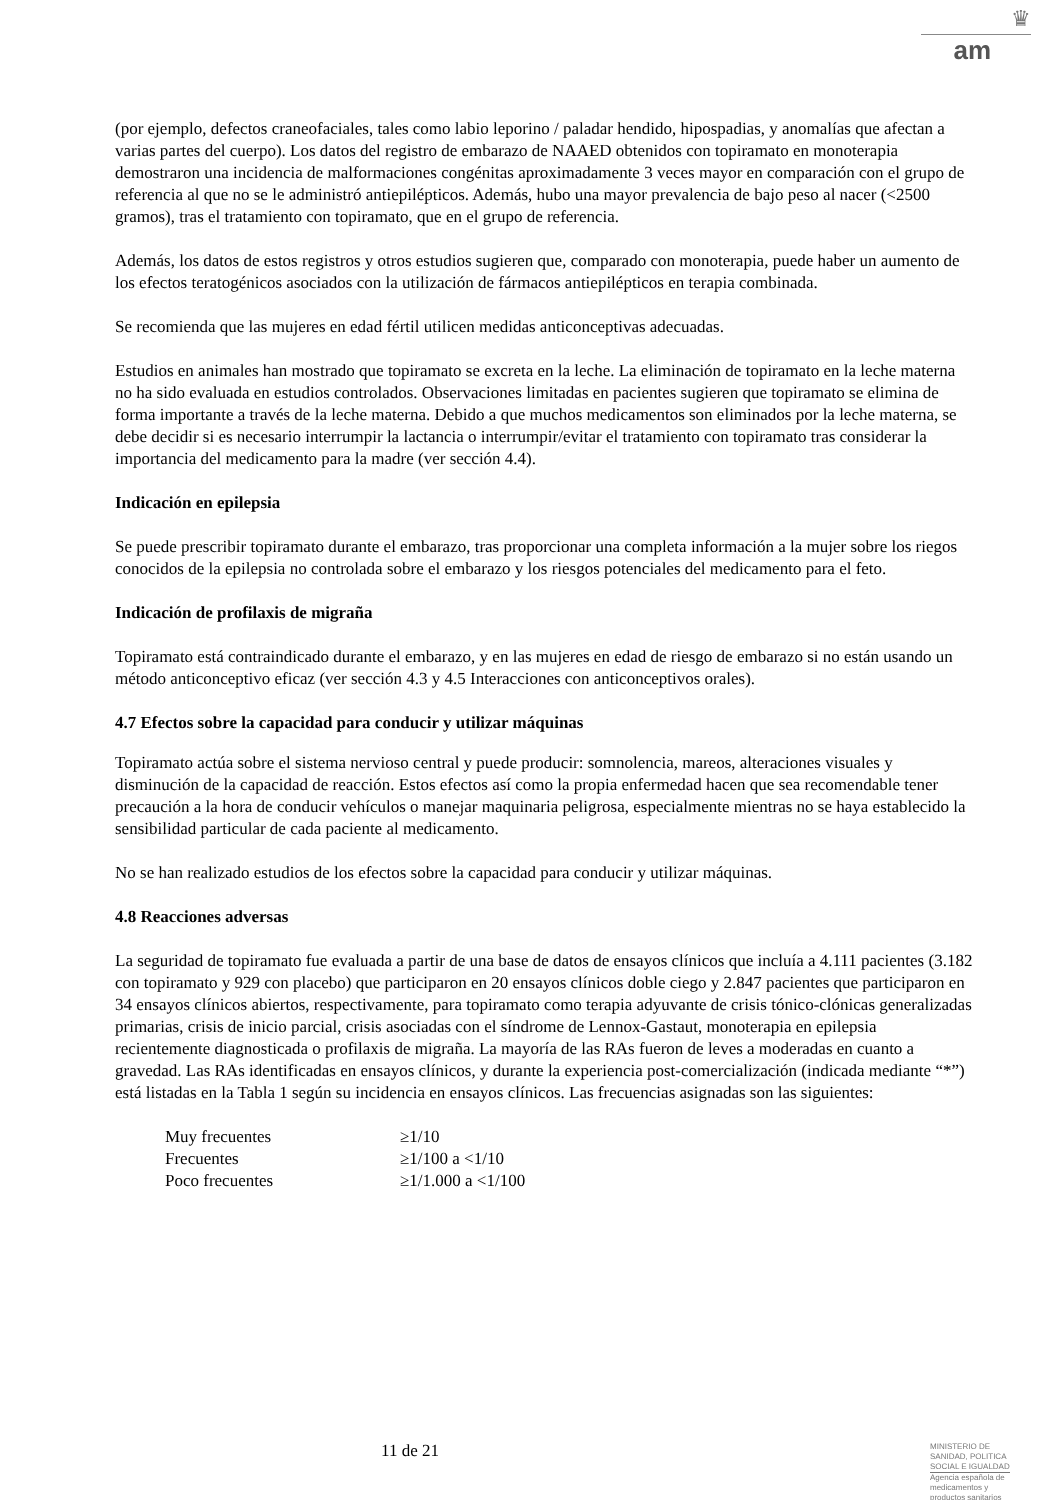♛
am
(por ejemplo, defectos craneofaciales, tales como labio leporino / paladar hendido, hipospadias, y anomalías que afectan a varias partes del cuerpo). Los datos del registro de embarazo de NAAED obtenidos con topiramato en monoterapia demostraron una incidencia de malformaciones congénitas aproximadamente 3 veces mayor en comparación con el grupo de referencia al que no se le administró antiepilépticos. Además, hubo una mayor prevalencia de bajo peso al nacer (<2500 gramos), tras el tratamiento con topiramato, que en el grupo de referencia.
Además, los datos de estos registros y otros estudios sugieren que, comparado con monoterapia, puede haber un aumento de los efectos teratogénicos asociados con la utilización de fármacos antiepilépticos en terapia combinada.
Se recomienda que las mujeres en edad fértil utilicen medidas anticonceptivas adecuadas.
Estudios en animales han mostrado que topiramato se excreta en la leche. La eliminación de topiramato en la leche materna no ha sido evaluada en estudios controlados. Observaciones limitadas en pacientes sugieren que topiramato se elimina de forma importante a través de la leche materna. Debido a que muchos medicamentos son eliminados por la leche materna, se debe decidir si es necesario interrumpir la lactancia o interrumpir/evitar el tratamiento con topiramato tras considerar la importancia del medicamento para la madre (ver sección 4.4).
Indicación en epilepsia
Se puede prescribir topiramato durante el embarazo, tras proporcionar una completa información a la mujer sobre los riegos conocidos de la epilepsia no controlada sobre el embarazo y los riesgos potenciales del medicamento para el feto.
Indicación de profilaxis de migraña
Topiramato está contraindicado durante el embarazo, y en las mujeres en edad de riesgo de embarazo si no están usando un método anticonceptivo eficaz (ver sección 4.3 y 4.5 Interacciones con anticonceptivos orales).
4.7 Efectos sobre la capacidad para conducir y utilizar máquinas
Topiramato actúa sobre el sistema nervioso central y puede producir: somnolencia, mareos, alteraciones visuales y disminución de la capacidad de reacción. Estos efectos así como la propia enfermedad hacen que sea recomendable tener precaución a la hora de conducir vehículos o manejar maquinaria peligrosa, especialmente mientras no se haya establecido la sensibilidad particular de cada paciente al medicamento.
No se han realizado estudios de los efectos sobre la capacidad para conducir y utilizar máquinas.
4.8 Reacciones adversas
La seguridad de topiramato fue evaluada a partir de una base de datos de ensayos clínicos que incluía a 4.111 pacientes (3.182 con topiramato y 929 con placebo) que participaron en 20 ensayos clínicos doble ciego y 2.847 pacientes que participaron en 34 ensayos clínicos abiertos, respectivamente, para topiramato como terapia adyuvante de crisis tónico-clónicas generalizadas primarias, crisis de inicio parcial, crisis asociadas con el síndrome de Lennox-Gastaut, monoterapia en epilepsia recientemente diagnosticada o profilaxis de migraña. La mayoría de las RAs fueron de leves a moderadas en cuanto a gravedad. Las RAs identificadas en ensayos clínicos, y durante la experiencia post-comercialización (indicada mediante “*”) está listadas en la Tabla 1 según su incidencia en ensayos clínicos. Las frecuencias asignadas son las siguientes:
| Muy frecuentes | ≥1/10 |
| Frecuentes | ≥1/100 a <1/10 |
| Poco frecuentes | ≥1/1.000 a <1/100 |
11 de 21
MINISTERIO DE
SANIDAD, POLITICA
SOCIAL E IGUALDAD
Agencia española de
medicamentos y
productos sanitarios